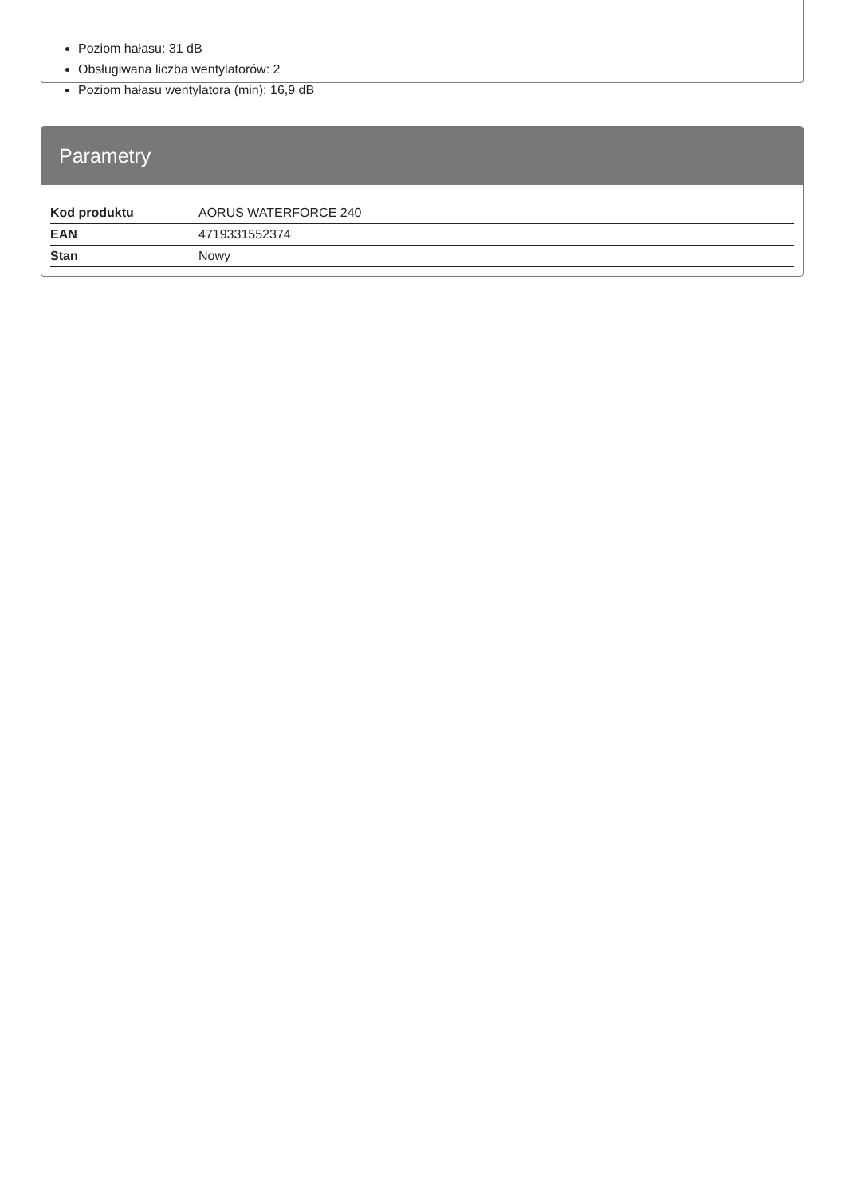Poziom hałasu: 31 dB
Obsługiwana liczba wentylatorów: 2
Poziom hałasu wentylatora (min): 16,9 dB
Parametry
| Kod produktu | AORUS WATERFORCE 240 |
| EAN | 4719331552374 |
| Stan | Nowy |